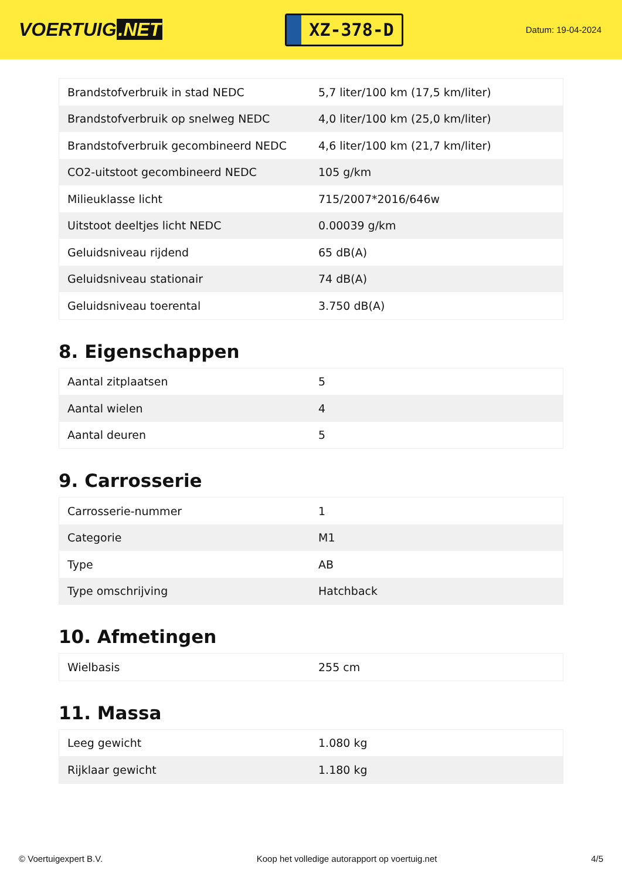VOERTUIG.NET
XZ-378-D
Datum: 19-04-2024
| Brandstofverbruik in stad NEDC | 5,7 liter/100 km (17,5 km/liter) |
| Brandstofverbruik op snelweg NEDC | 4,0 liter/100 km (25,0 km/liter) |
| Brandstofverbruik gecombineerd NEDC | 4,6 liter/100 km (21,7 km/liter) |
| CO2-uitstoot gecombineerd NEDC | 105 g/km |
| Milieuklasse licht | 715/2007*2016/646w |
| Uitstoot deeltjes licht NEDC | 0.00039 g/km |
| Geluidsniveau rijdend | 65 dB(A) |
| Geluidsniveau stationair | 74 dB(A) |
| Geluidsniveau toerental | 3.750 dB(A) |
8. Eigenschappen
| Aantal zitplaatsen | 5 |
| Aantal wielen | 4 |
| Aantal deuren | 5 |
9. Carrosserie
| Carrosserie-nummer | 1 |
| Categorie | M1 |
| Type | AB |
| Type omschrijving | Hatchback |
10. Afmetingen
| Wielbasis | 255 cm |
11. Massa
| Leeg gewicht | 1.080 kg |
| Rijklaar gewicht | 1.180 kg |
© Voertuigexpert B.V. Koop het volledige autorapport op voertuig.net 4/5